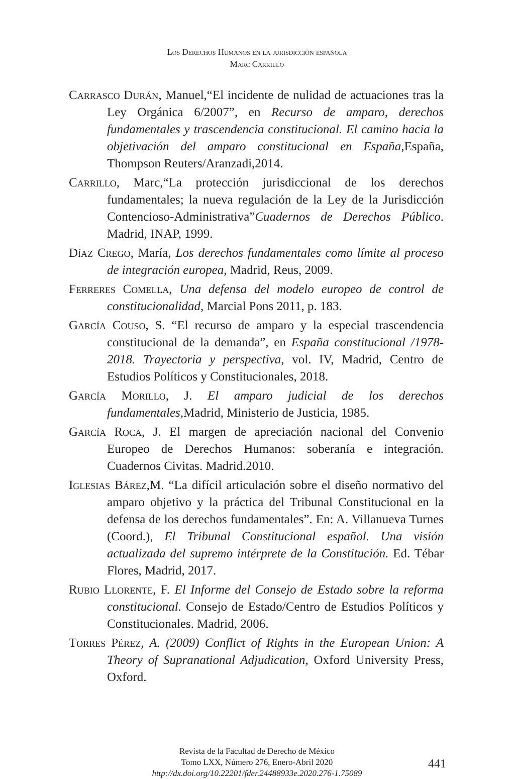Los Derechos Humanos en la jurisdicción española
Marc Carrillo
Carrasco Durán, Manuel,“El incidente de nulidad de actuaciones tras la Ley Orgánica 6/2007”, en Recurso de amparo, derechos fundamentales y trascendencia constitucional. El camino hacia la objetivación del amparo constitucional en España, España, Thompson Reuters/Aranzadi,2014.
Carrillo, Marc,“La protección jurisdiccional de los derechos fundamentales; la nueva regulación de la Ley de la Jurisdicción Contencioso-Administrativa”Cuadernos de Derechos Público. Madrid, INAP, 1999.
Díaz Crego, María, Los derechos fundamentales como límite al proceso de integración europea, Madrid, Reus, 2009.
Ferreres Comella, Una defensa del modelo europeo de control de constitucionalidad, Marcial Pons 2011, p. 183.
García Couso, S. “El recurso de amparo y la especial trascendencia constitucional de la demanda”, en España constitucional /1978-2018. Trayectoria y perspectiva, vol. IV, Madrid, Centro de Estudios Políticos y Constitucionales, 2018.
García Morillo, J. El amparo judicial de los derechos fundamentales, Madrid, Ministerio de Justicia, 1985.
García Roca, J. El margen de apreciación nacional del Convenio Europeo de Derechos Humanos: soberanía e integración. Cuadernos Civitas. Madrid.2010.
Iglesias Bárez,M. “La difícil articulación sobre el diseño normativo del amparo objetivo y la práctica del Tribunal Constitucional en la defensa de los derechos fundamentales”. En: A. Villanueva Turnes (Coord.), El Tribunal Constitucional español. Una visión actualizada del supremo intérprete de la Constitución. Ed. Tébar Flores, Madrid, 2017.
Rubio Llorente, F. El Informe del Consejo de Estado sobre la reforma constitucional. Consejo de Estado/Centro de Estudios Políticos y Constitucionales. Madrid, 2006.
Torres Pérez, A. (2009) Conflict of Rights in the European Union: A Theory of Supranational Adjudication, Oxford University Press, Oxford.
Revista de la Facultad de Derecho de México
Tomo LXX, Número 276, Enero-Abril 2020
http://dx.doi.org/10.22201/fder.24488933e.2020.276-1.75089
441